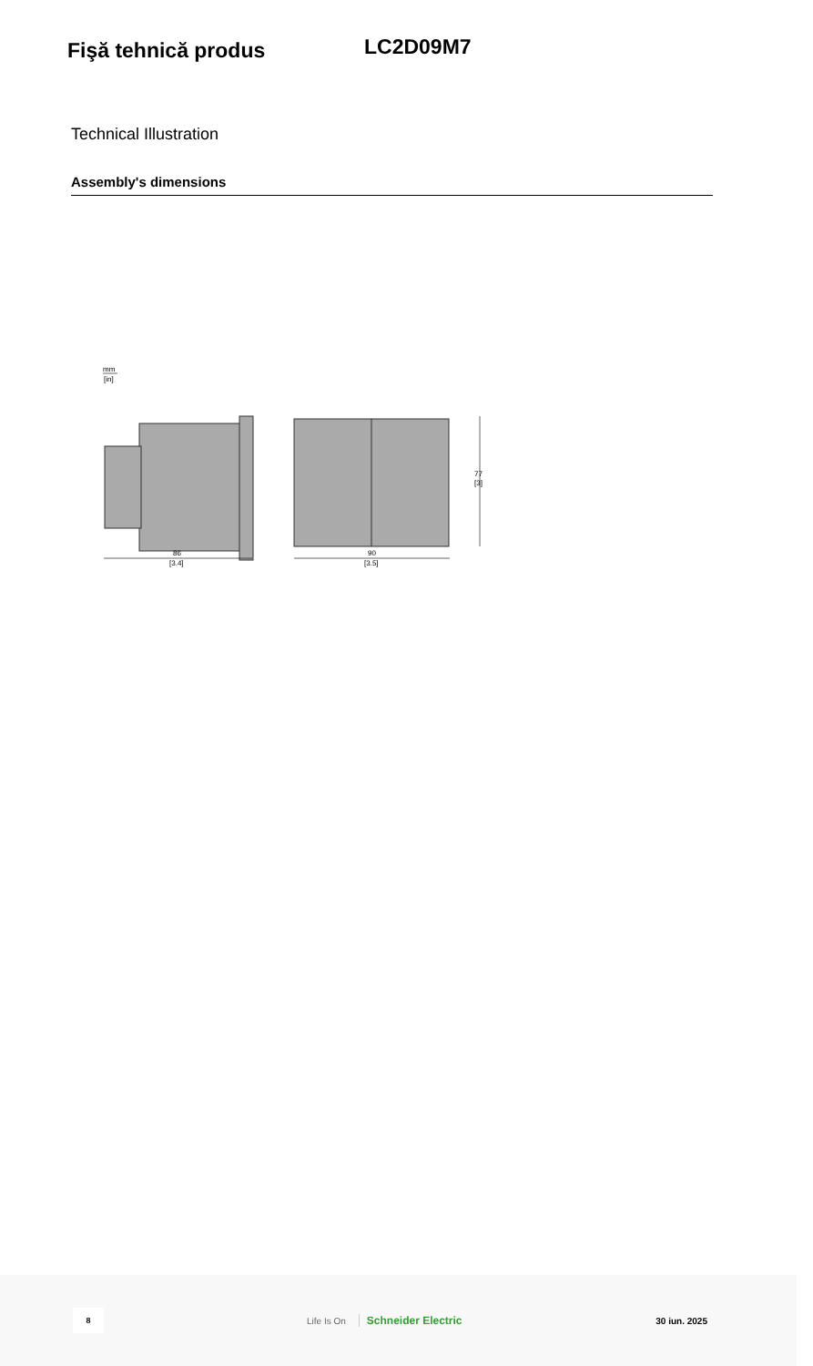Fişă tehnică produs
LC2D09M7
Technical Illustration
Assembly's dimensions
mm
[in]
86
[3.4]
90
[3.5]
77
[3]
8
Life Is On Schneider Electric
30 iun. 2025